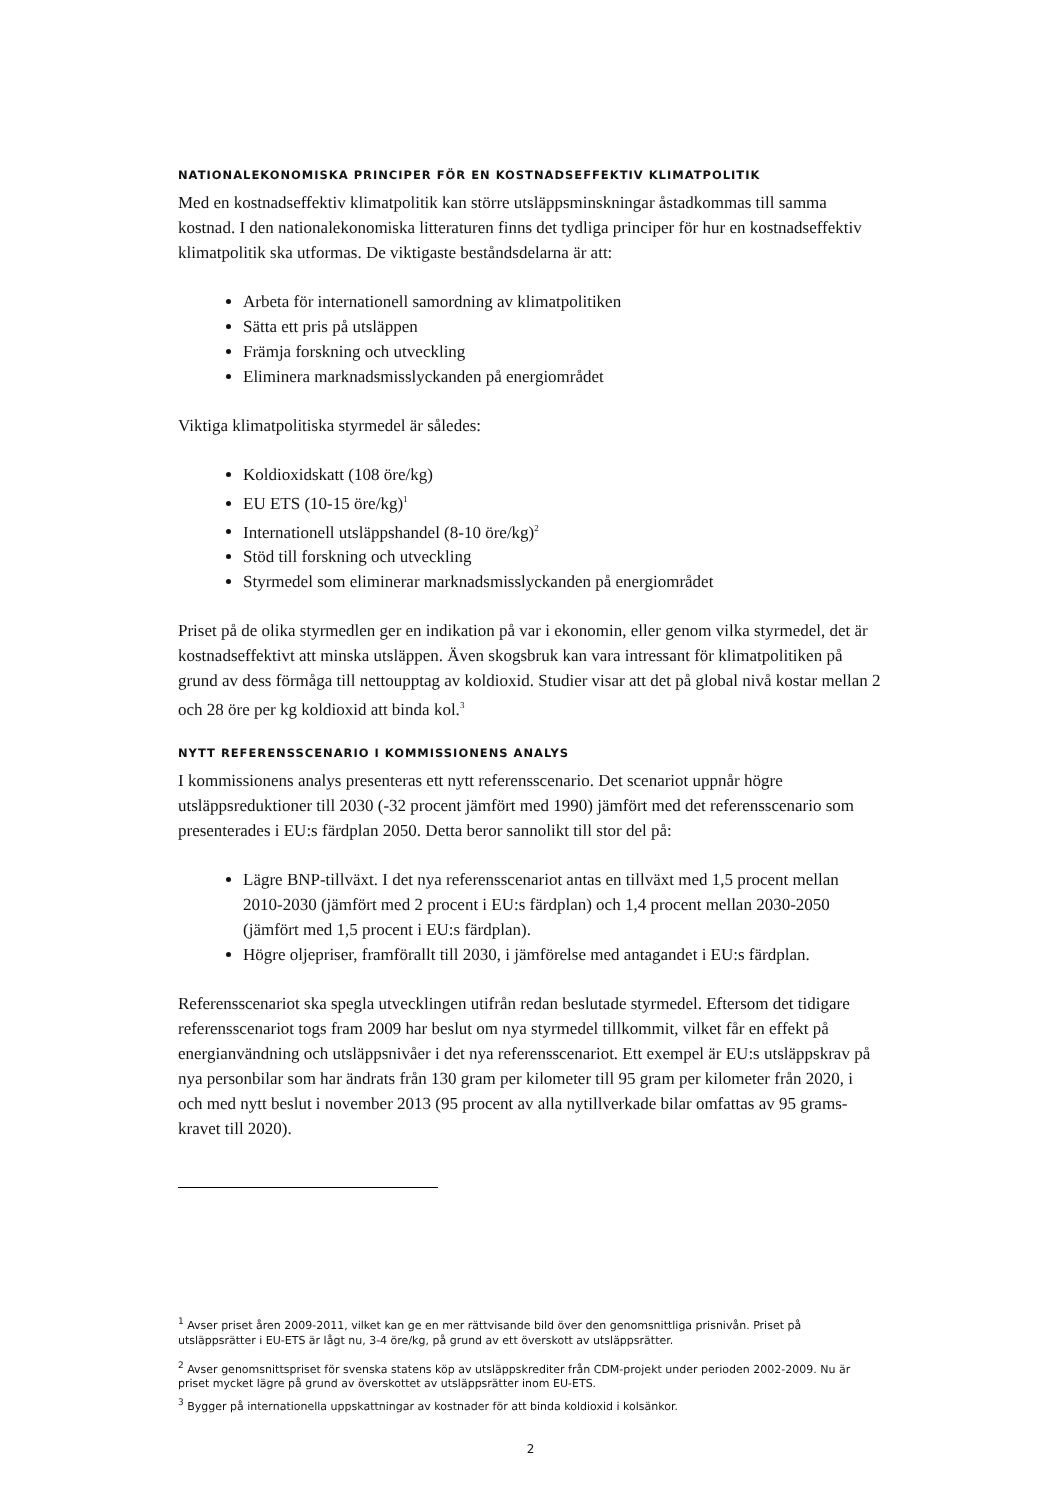NATIONALEKONOMISKA PRINCIPER FÖR EN KOSTNADSEFFEKTIV KLIMATPOLITIK
Med en kostnadseffektiv klimatpolitik kan större utsläppsminskningar åstadkommas till samma kostnad. I den nationalekonomiska litteraturen finns det tydliga principer för hur en kostnadseffektiv klimatpolitik ska utformas. De viktigaste beståndsdelarna är att:
Arbeta för internationell samordning av klimatpolitiken
Sätta ett pris på utsläppen
Främja forskning och utveckling
Eliminera marknadsmisslyckanden på energiområdet
Viktiga klimatpolitiska styrmedel är således:
Koldioxidskatt (108 öre/kg)
EU ETS (10-15 öre/kg)<sup>1</sup>
Internationell utsläppshandel (8-10 öre/kg)<sup>2</sup>
Stöd till forskning och utveckling
Styrmedel som eliminerar marknadsmisslyckanden på energiområdet
Priset på de olika styrmedlen ger en indikation på var i ekonomin, eller genom vilka styrmedel, det är kostnadseffektivt att minska utsläppen. Även skogsbruk kan vara intressant för klimatpolitiken på grund av dess förmåga till nettoupptag av koldioxid. Studier visar att det på global nivå kostar mellan 2 och 28 öre per kg koldioxid att binda kol.<sup>3</sup>
NYTT REFERENSSCENARIO I KOMMISSIONENS ANALYS
I kommissionens analys presenteras ett nytt referensscenario. Det scenariot uppnår högre utsläppsreduktioner till 2030 (-32 procent jämfört med 1990) jämfört med det referensscenario som presenterades i EU:s färdplan 2050. Detta beror sannolikt till stor del på:
Lägre BNP-tillväxt. I det nya referensscenariot antas en tillväxt med 1,5 procent mellan 2010-2030 (jämfört med 2 procent i EU:s färdplan) och 1,4 procent mellan 2030-2050 (jämfört med 1,5 procent i EU:s färdplan).
Högre oljepriser, framförallt till 2030, i jämförelse med antagandet i EU:s färdplan.
Referensscenariot ska spegla utvecklingen utifrån redan beslutade styrmedel. Eftersom det tidigare referensscenariot togs fram 2009 har beslut om nya styrmedel tillkommit, vilket får en effekt på energianvändning och utsläppsnivåer i det nya referensscenariot. Ett exempel är EU:s utsläppskrav på nya personbilar som har ändrats från 130 gram per kilometer till 95 gram per kilometer från 2020, i och med nytt beslut i november 2013 (95 procent av alla nytillverkade bilar omfattas av 95 grams-kravet till 2020).
<sup>1</sup> Avser priset åren 2009-2011, vilket kan ge en mer rättvisande bild över den genomsnittliga prisnivån. Priset på utsläppsrätter i EU-ETS är lågt nu, 3-4 öre/kg, på grund av ett överskott av utsläppsrätter.
<sup>2</sup> Avser genomsnittspriset för svenska statens köp av utsläppskrediter från CDM-projekt under perioden 2002-2009. Nu är priset mycket lägre på grund av överskottet av utsläppsrätter inom EU-ETS.
<sup>3</sup> Bygger på internationella uppskattningar av kostnader för att binda koldioxid i kolsänkor.
2